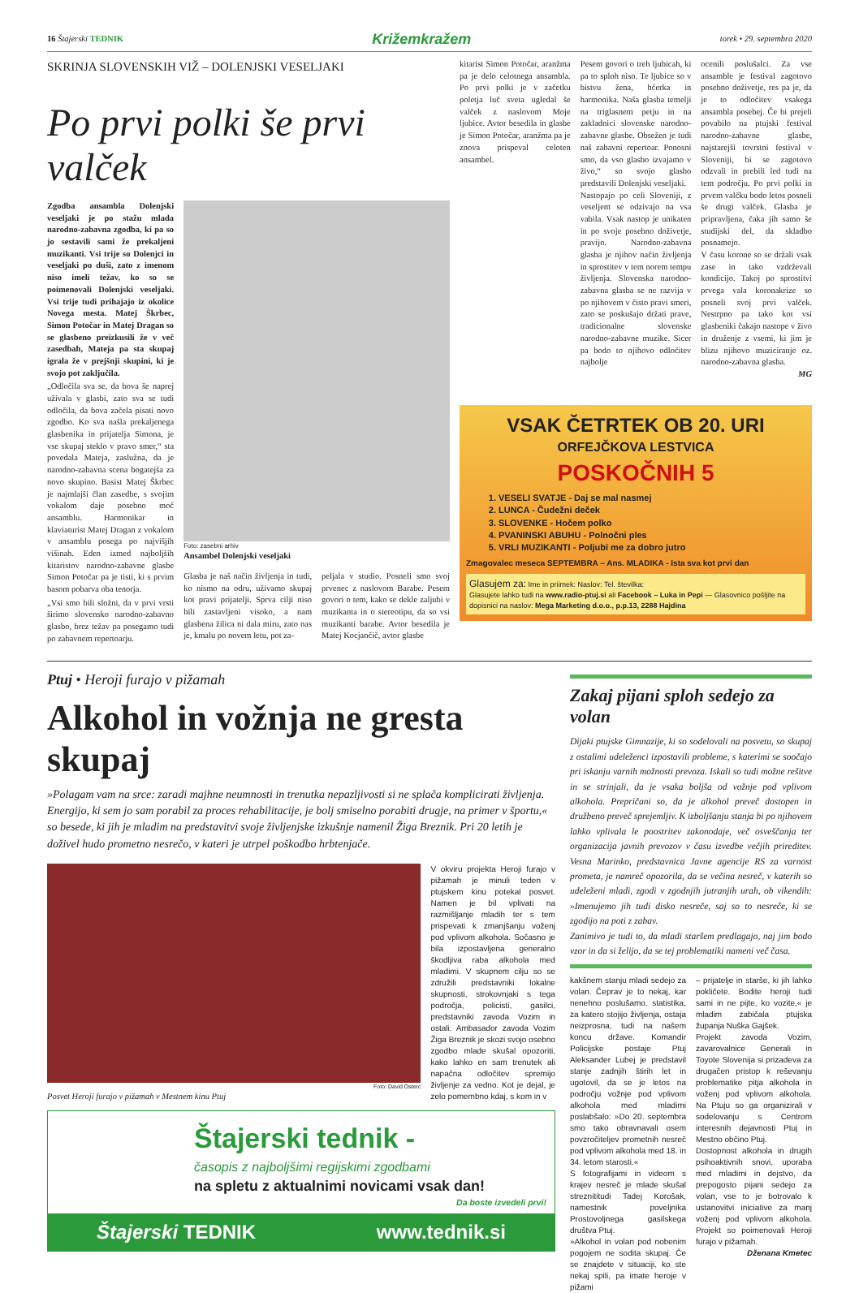16 Štajerski TEDNIK Križemkražem torek • 29. septembra 2020
SKRINJA SLOVENSKIH VIŽ – DOLENJSKI VESELJAKI
Po prvi polki še prvi valček
Zgodba ansambla Dolenjski veseljaki je po stažu mlada narodno-zabavna zgodba, ki pa so jo sestavili sami že prekaljeni muzikanti. Vsi trije so Dolenjci in veseljaki po duši, zato z imenom niso imeli težav, ko so se poimenovali Dolenjski veseljaki. Vsi trije tudi prihajajo iz okolice Novega mesta. Matej Škrbec, Simon Potočar in Matej Dragan so se glasbeno preizkusili že v več zasedbah, Mateja pa sta skupaj igrala že v prejšnji skupini, ki je svojo pot zaključila.
„Odločila sva se, da bova še naprej uživala v glasbi, zato sva se tudi odločila, da bova začela pisati novo zgodbo. Ko sva našla prekaljenega glasbenika in prijatelja Simona, je vse skupaj steklo v pravo smer,“ sta povedala Mateja, zaslužna, da je narodno-zabavna scena bogatejša za novo skupino. Basist Matej Škrbec je najmlajši član zasedbe, s svojim vokalom daje posebno moč ansamblu. Harmonikar in klaviaturist Matej Dragan z vokalom v ansamblu posega po najvišjih višinah. Eden izmed najboljših kitaristov narodno-zabavne glasbe Simon Potočar pa je tisti, ki s prvim basom pobarva oba tenorja.
„Vsi smo bili složni, da v prvi vrsti širimo slovensko narodno-zabavno glasbo, brez težav pa posegamo tudi po zabavnem repertoarju.
Foto: zasebni arhiv
Ansambel Dolenjski veseljaki
Glasba je naš način življenja in tudi, ko nismo na odru, uživamo skupaj kot pravi prijatelji. Sprva cilji niso bili zastavljeni visoko, a nam glasbena žilica ni dala miru, zato nas je, kmalu po novem letu, pot za-
peljala v studio. Posneli smo svoj prvenec z naslovom Barabe. Pesem govori o tem, kako se dekle zaljubi v muzikanta in o stereotipu, da so vsi muzikanti barabe. Avtor besedila je Matej Kocjančič, avtor glasbe
kitarist Simon Potočar, aranžma pa je delo celotnega ansambla. Po prvi polki je v začetku poletja luč sveta ugledal še valček z naslovom Moje ljubice. Avtor besedila in glasbe je Simon Potočar, aranžma pa je znova prispeval celoten ansambel.
Pesem govori o treh ljubicah, ki pa to sploh niso. Te ljubice so v bistvu žena, hčerka in harmonika. Naša glasba temelji na triglasnem petju in na zakladnici slovenske narodno-zabavne glasbe. Obsežen je tudi naš zabavni repertoar. Ponosni smo, da vso glasbo izvajamo v živo,“ so svojo glasbo predstavili Dolenjski veseljaki.
Nastopajo po celi Sloveniji, z veseljem se odzivajo na vsa vabila. Vsak nastop je unikaten in po svoje posebno doživetje, pravijo. Narodno-zabavna glasba je njihov način življenja in sprostitev v tem norem tempu življenja. Slovenska narodno-zabavna glasba se ne razvija v po njihovem v čisto pravi smeri, zato se poskušajo držati prave, tradicionalne slovenske narodno-zabavne muzike. Sicer pa bodo to njihovo odločitev najbolje
ocenili poslušalci. Za vse ansamble je festival zagotovo posebno doživetje, res pa je, da je to odločitev vsakega ansambla posebej. Če bi prejeli povabilo na ptujski festival narodno-zabavne glasbe, najstarejši tovrstni festival v Sloveniji, bi se zagotovo odzvali in prebili led tudi na tem področju. Po prvi polki in prvem valčku bodo letos posneli še drugi valček. Glasba je pripravljena, čaka jih samo še studijski del, da skladbo posnamejo.
V času korone so se držali vsak zase in tako vzdrževali kondicijo. Takoj po sprostitvi prvega vala koronakrize so posneli svoj prvi valček. Nestrpno pa tako kot vsi glasbeniki čakajo nastope v živo in druženje z vsemi, ki jim je blizu njihovo muziciranje oz. narodno-zabavna glasba.
MG
VSAK ČETRTEK OB 20. URI
ORFEJČKOVA LESTVICA
POSKOČNIH 5
1. VESELI SVATJE - Daj se mal nasmej
2. LUNCA - Čudežni deček
3. SLOVENKE - Hočem polko
4. PVANINSKI ABUHU - Polnočni ples
5. VRLI MUZIKANTI - Poljubi me za dobro jutro
Zmagovalec meseca SEPTEMBRA – Ans. MLADIKA - Ista sva kot prvi dan
Glasujem za: Ime in priimek: Naslov: Tel. številka:
Glasujete lahko tudi na www.radio-ptuj.si ali Facebook – Luka in Pepi — Glasovnico pošljite na dopisnici na naslov: Mega Marketing d.o.o., p.p.13, 2288 Hajdina
Ptuj • Heroji furajo v pižamah
Alkohol in vožnja ne gresta skupaj
»Polagam vam na srce: zaradi majhne neumnosti in trenutka nepazljivosti si ne splača komplicirati življenja. Energijo, ki sem jo sam porabil za proces rehabilitacije, je bolj smiselno porabiti drugje, na primer v športu,« so besede, ki jih je mladim na predstavitvi svoje življenjske izkušnje namenil Žiga Breznik. Pri 20 letih je doživel hudo prometno nesrečo, v kateri je utrpel poškodbo hrbtenjače.
Foto: David Osterc
Posvet Heroji furajo v pižamah v Mestnem kinu Ptuj
V okviru projekta Heroji furajo v pižamah je minuli teden v ptujskem kinu potekal posvet. Namen je bil vplivati na razmišljanje mladih ter s tem prispevati k zmanjšanju voženj pod vplivom alkohola. Sočasno je bila izpostavljena generalno škodljiva raba alkohola med mladimi. V skupnem cilju so se združili predstavniki lokalne skupnosti, strokovnjaki s tega področja, policisti, gasilci, predstavniki zavoda Vozim in ostali. Ambasador zavoda Vozim Žiga Breznik je skozi svojo osebno zgodbo mlade skušal opozoriti, kako lahko en sam trenutek ali napačna odločitev spremijo življenje za vedno. Kot je dejal, je zelo pomembno kdaj, s kom in v
Štajerski tednik -
časopis z najboljšimi regijskimi zgodbami
na spletu z aktualnimi novicami vsak dan!
Da boste izvedeli prvi!
Štajerski TEDNIK www.tednik.si
Zakaj pijani sploh sedejo za volan
Dijaki ptujske Gimnazije, ki so sodelovali na posvetu, so skupaj z ostalimi udeleženci izpostavili probleme, s katerimi se soočajo pri iskanju varnih možnosti prevoza. Iskali so tudi možne rešitve in se strinjali, da je vsaka boljša od vožnje pod vplivom alkohola. Prepričani so, da je alkohol preveč dostopen in družbeno preveč sprejemljiv. K izboljšanju stanja bi po njihovem lahko vplivala le poostritev zakonodaje, več osveščanja ter organizacija javnih prevozov v času izvedbe večjih prireditev. Vesna Marinko, predstavnica Javne agencije RS za varnost prometa, je namreč opozorila, da se večina nesreč, v katerih so udeleženi mladi, zgodi v zgodnjih jutranjih urah, ob vikendih: »Imenujemo jih tudi disko nesreče, saj so to nesreče, ki se zgodijo na poti z zabav.
Zanimivo je tudi to, da mladi staršem predlagajo, naj jim bodo vzor in da si želijo, da se tej problematiki nameni več časa.
kakšnem stanju mladi sedejo za volan. Čeprav je to nekaj, kar nenehno poslušamo, statistika, za katero stojijo življenja, ostaja neizprosna, tudi na našem koncu države. Komandir Policijske postaje Ptuj Aleksander Lubej je predstavil stanje zadnjih štirih let in ugotovil, da se je letos na področju vožnje pod vplivom alkohola med mladimi poslabšalo: »Do 20. septembra smo tako obravnavali osem povzročiteljev prometnih nesreč pod vplivom alkohola med 18. in 34. letom starosti.«
S fotografijami in videom s krajev nesreč je mlade skušal streznititudi Tadej Korošak, namestnik poveljnika Prostovoljnega gasilskega društva Ptuj.
»Alkohol in volan pod nobenim pogojem ne sodita skupaj. Če se znajdete v situaciji, ko ste nekaj spili, pa imate heroje v pižami
– prijatelje in starše, ki jih lahko pokličete. Bodite heroji tudi sami in ne pijte, ko vozite,« je mladim zabičala ptujska županja Nuška Gajšek.
Projekt zavoda Vozim, zavarovalnice Generali in Toyote Slovenija si prizadeva za drugačen pristop k reševanju problematike pitja alkohola in voženj pod vplivom alkohola. Na Ptuju so ga organizirali v sodelovanju s Centrom interesnih dejavnosti Ptuj in Mestno občino Ptuj.
Dostopnost alkohola in drugih psihoaktivnih snovi, uporaba med mladimi in dejstvo, da prepogosto pijani sedejo za volan, vse to je botrovalo k ustanovitvi iniciative za manj voženj pod vplivom alkohola. Projekt so poimenovali Heroji furajo v pižamah.
Dženana Kmetec